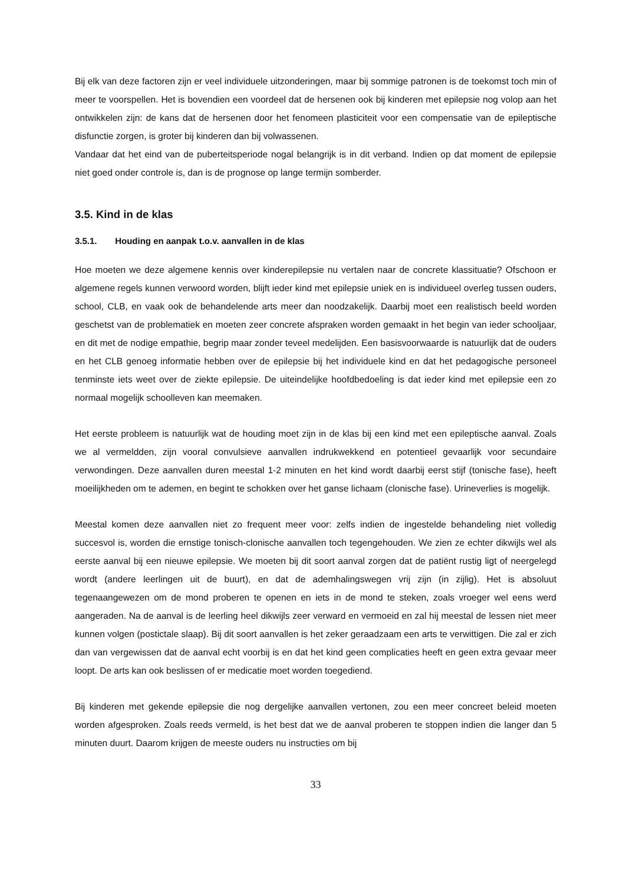Bij elk van deze factoren zijn er veel individuele uitzonderingen, maar bij sommige patronen is de toekomst toch min of meer te voorspellen. Het is bovendien een voordeel dat de hersenen ook bij kinderen met epilepsie nog volop aan het ontwikkelen zijn: de kans dat de hersenen door het fenomeen plasticiteit voor een compensatie van de epileptische disfunctie zorgen, is groter bij kinderen dan bij volwassenen.
Vandaar dat het eind van de puberteitsperiode nogal belangrijk is in dit verband. Indien op dat moment de epilepsie niet goed onder controle is, dan is de prognose op lange termijn somberder.
3.5. Kind in de klas
3.5.1. Houding en aanpak t.o.v. aanvallen in de klas
Hoe moeten we deze algemene kennis over kinderepilepsie nu vertalen naar de concrete klassituatie? Ofschoon er algemene regels kunnen verwoord worden, blijft ieder kind met epilepsie uniek en is individueel overleg tussen ouders, school, CLB, en vaak ook de behandelende arts meer dan noodzakelijk. Daarbij moet een realistisch beeld worden geschetst van de problematiek en moeten zeer concrete afspraken worden gemaakt in het begin van ieder schooljaar, en dit met de nodige empathie, begrip maar zonder teveel medelijden. Een basisvoorwaarde is natuurlijk dat de ouders en het CLB genoeg informatie hebben over de epilepsie bij het individuele kind en dat het pedagogische personeel tenminste iets weet over de ziekte epilepsie. De uiteindelijke hoofdbedoeling is dat ieder kind met epilepsie een zo normaal mogelijk schoolleven kan meemaken.
Het eerste probleem is natuurlijk wat de houding moet zijn in de klas bij een kind met een epileptische aanval. Zoals we al vermeldden, zijn vooral convulsieve aanvallen indrukwekkend en potentieel gevaarlijk voor secundaire verwondingen. Deze aanvallen duren meestal 1-2 minuten en het kind wordt daarbij eerst stijf (tonische fase), heeft moeilijkheden om te ademen, en begint te schokken over het ganse lichaam (clonische fase). Urineverlies is mogelijk.
Meestal komen deze aanvallen niet zo frequent meer voor: zelfs indien de ingestelde behandeling niet volledig succesvol is, worden die ernstige tonisch-clonische aanvallen toch tegengehouden. We zien ze echter dikwijls wel als eerste aanval bij een nieuwe epilepsie. We moeten bij dit soort aanval zorgen dat de patiënt rustig ligt of neergelegd wordt (andere leerlingen uit de buurt), en dat de ademhalingswegen vrij zijn (in zijlig). Het is absoluut tegenaangewezen om de mond proberen te openen en iets in de mond te steken, zoals vroeger wel eens werd aangeraden. Na de aanval is de leerling heel dikwijls zeer verward en vermoeid en zal hij meestal de lessen niet meer kunnen volgen (postictale slaap). Bij dit soort aanvallen is het zeker geraadzaam een arts te verwittigen. Die zal er zich dan van vergewissen dat de aanval echt voorbij is en dat het kind geen complicaties heeft en geen extra gevaar meer loopt. De arts kan ook beslissen of er medicatie moet worden toegediend.
Bij kinderen met gekende epilepsie die nog dergelijke aanvallen vertonen, zou een meer concreet beleid moeten worden afgesproken. Zoals reeds vermeld, is het best dat we de aanval proberen te stoppen indien die langer dan 5 minuten duurt. Daarom krijgen de meeste ouders nu instructies om bij
33